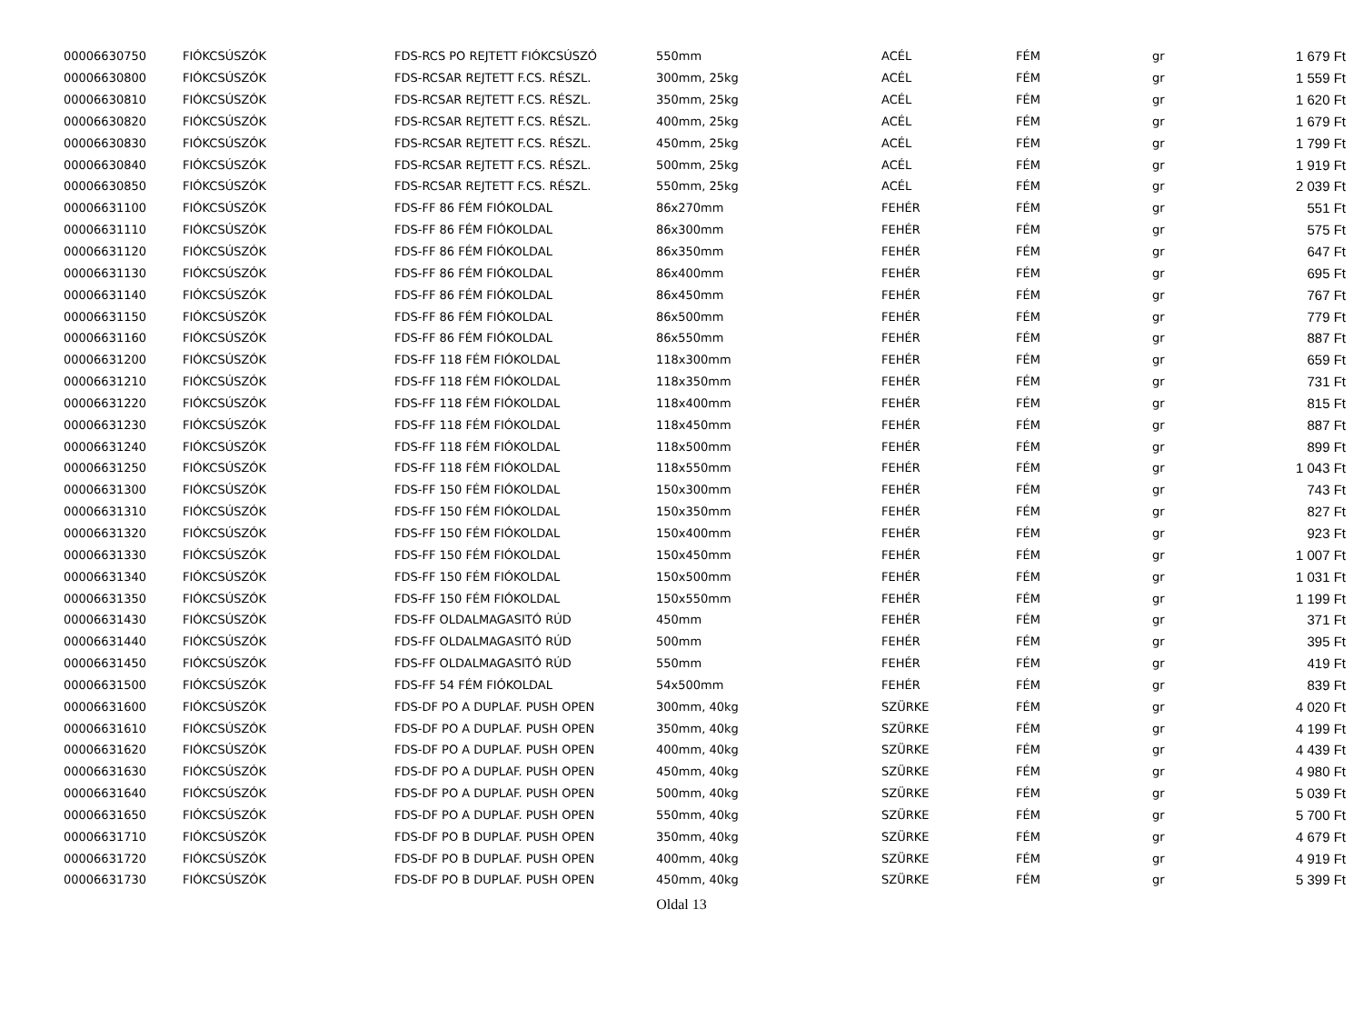| 00006630750 | FIÓKCSÚSZÓK | FDS-RCS PO REJTETT FIÓKCSÚSZÓ | 550mm | ACÉL | FÉM | gr | 1 679 Ft |
| 00006630800 | FIÓKCSÚSZÓK | FDS-RCSAR REJTETT F.CS. RÉSZL. | 300mm, 25kg | ACÉL | FÉM | gr | 1 559 Ft |
| 00006630810 | FIÓKCSÚSZÓK | FDS-RCSAR REJTETT F.CS. RÉSZL. | 350mm, 25kg | ACÉL | FÉM | gr | 1 620 Ft |
| 00006630820 | FIÓKCSÚSZÓK | FDS-RCSAR REJTETT F.CS. RÉSZL. | 400mm, 25kg | ACÉL | FÉM | gr | 1 679 Ft |
| 00006630830 | FIÓKCSÚSZÓK | FDS-RCSAR REJTETT F.CS. RÉSZL. | 450mm, 25kg | ACÉL | FÉM | gr | 1 799 Ft |
| 00006630840 | FIÓKCSÚSZÓK | FDS-RCSAR REJTETT F.CS. RÉSZL. | 500mm, 25kg | ACÉL | FÉM | gr | 1 919 Ft |
| 00006630850 | FIÓKCSÚSZÓK | FDS-RCSAR REJTETT F.CS. RÉSZL. | 550mm, 25kg | ACÉL | FÉM | gr | 2 039 Ft |
| 00006631100 | FIÓKCSÚSZÓK | FDS-FF 86 FÉM FIÓKOLDAL | 86x270mm | FEHÉR | FÉM | gr | 551 Ft |
| 00006631110 | FIÓKCSÚSZÓK | FDS-FF 86 FÉM FIÓKOLDAL | 86x300mm | FEHÉR | FÉM | gr | 575 Ft |
| 00006631120 | FIÓKCSÚSZÓK | FDS-FF 86 FÉM FIÓKOLDAL | 86x350mm | FEHÉR | FÉM | gr | 647 Ft |
| 00006631130 | FIÓKCSÚSZÓK | FDS-FF 86 FÉM FIÓKOLDAL | 86x400mm | FEHÉR | FÉM | gr | 695 Ft |
| 00006631140 | FIÓKCSÚSZÓK | FDS-FF 86 FÉM FIÓKOLDAL | 86x450mm | FEHÉR | FÉM | gr | 767 Ft |
| 00006631150 | FIÓKCSÚSZÓK | FDS-FF 86 FÉM FIÓKOLDAL | 86x500mm | FEHÉR | FÉM | gr | 779 Ft |
| 00006631160 | FIÓKCSÚSZÓK | FDS-FF 86 FÉM FIÓKOLDAL | 86x550mm | FEHÉR | FÉM | gr | 887 Ft |
| 00006631200 | FIÓKCSÚSZÓK | FDS-FF 118 FÉM FIÓKOLDAL | 118x300mm | FEHÉR | FÉM | gr | 659 Ft |
| 00006631210 | FIÓKCSÚSZÓK | FDS-FF 118 FÉM FIÓKOLDAL | 118x350mm | FEHÉR | FÉM | gr | 731 Ft |
| 00006631220 | FIÓKCSÚSZÓK | FDS-FF 118 FÉM FIÓKOLDAL | 118x400mm | FEHÉR | FÉM | gr | 815 Ft |
| 00006631230 | FIÓKCSÚSZÓK | FDS-FF 118 FÉM FIÓKOLDAL | 118x450mm | FEHÉR | FÉM | gr | 887 Ft |
| 00006631240 | FIÓKCSÚSZÓK | FDS-FF 118 FÉM FIÓKOLDAL | 118x500mm | FEHÉR | FÉM | gr | 899 Ft |
| 00006631250 | FIÓKCSÚSZÓK | FDS-FF 118 FÉM FIÓKOLDAL | 118x550mm | FEHÉR | FÉM | gr | 1 043 Ft |
| 00006631300 | FIÓKCSÚSZÓK | FDS-FF 150 FÉM FIÓKOLDAL | 150x300mm | FEHÉR | FÉM | gr | 743 Ft |
| 00006631310 | FIÓKCSÚSZÓK | FDS-FF 150 FÉM FIÓKOLDAL | 150x350mm | FEHÉR | FÉM | gr | 827 Ft |
| 00006631320 | FIÓKCSÚSZÓK | FDS-FF 150 FÉM FIÓKOLDAL | 150x400mm | FEHÉR | FÉM | gr | 923 Ft |
| 00006631330 | FIÓKCSÚSZÓK | FDS-FF 150 FÉM FIÓKOLDAL | 150x450mm | FEHÉR | FÉM | gr | 1 007 Ft |
| 00006631340 | FIÓKCSÚSZÓK | FDS-FF 150 FÉM FIÓKOLDAL | 150x500mm | FEHÉR | FÉM | gr | 1 031 Ft |
| 00006631350 | FIÓKCSÚSZÓK | FDS-FF 150 FÉM FIÓKOLDAL | 150x550mm | FEHÉR | FÉM | gr | 1 199 Ft |
| 00006631430 | FIÓKCSÚSZÓK | FDS-FF OLDALMAGASITÓ RÚD | 450mm | FEHÉR | FÉM | gr | 371 Ft |
| 00006631440 | FIÓKCSÚSZÓK | FDS-FF OLDALMAGASITÓ RÚD | 500mm | FEHÉR | FÉM | gr | 395 Ft |
| 00006631450 | FIÓKCSÚSZÓK | FDS-FF OLDALMAGASITÓ RÚD | 550mm | FEHÉR | FÉM | gr | 419 Ft |
| 00006631500 | FIÓKCSÚSZÓK | FDS-FF 54 FÉM FIÓKOLDAL | 54x500mm | FEHÉR | FÉM | gr | 839 Ft |
| 00006631600 | FIÓKCSÚSZÓK | FDS-DF PO A DUPLAF. PUSH OPEN | 300mm, 40kg | SZÜRKE | FÉM | gr | 4 020 Ft |
| 00006631610 | FIÓKCSÚSZÓK | FDS-DF PO A DUPLAF. PUSH OPEN | 350mm, 40kg | SZÜRKE | FÉM | gr | 4 199 Ft |
| 00006631620 | FIÓKCSÚSZÓK | FDS-DF PO A DUPLAF. PUSH OPEN | 400mm, 40kg | SZÜRKE | FÉM | gr | 4 439 Ft |
| 00006631630 | FIÓKCSÚSZÓK | FDS-DF PO A DUPLAF. PUSH OPEN | 450mm, 40kg | SZÜRKE | FÉM | gr | 4 980 Ft |
| 00006631640 | FIÓKCSÚSZÓK | FDS-DF PO A DUPLAF. PUSH OPEN | 500mm, 40kg | SZÜRKE | FÉM | gr | 5 039 Ft |
| 00006631650 | FIÓKCSÚSZÓK | FDS-DF PO A DUPLAF. PUSH OPEN | 550mm, 40kg | SZÜRKE | FÉM | gr | 5 700 Ft |
| 00006631710 | FIÓKCSÚSZÓK | FDS-DF PO B DUPLAF. PUSH OPEN | 350mm, 40kg | SZÜRKE | FÉM | gr | 4 679 Ft |
| 00006631720 | FIÓKCSÚSZÓK | FDS-DF PO B DUPLAF. PUSH OPEN | 400mm, 40kg | SZÜRKE | FÉM | gr | 4 919 Ft |
| 00006631730 | FIÓKCSÚSZÓK | FDS-DF PO B DUPLAF. PUSH OPEN | 450mm, 40kg | SZÜRKE | FÉM | gr | 5 399 Ft |
Oldal 13